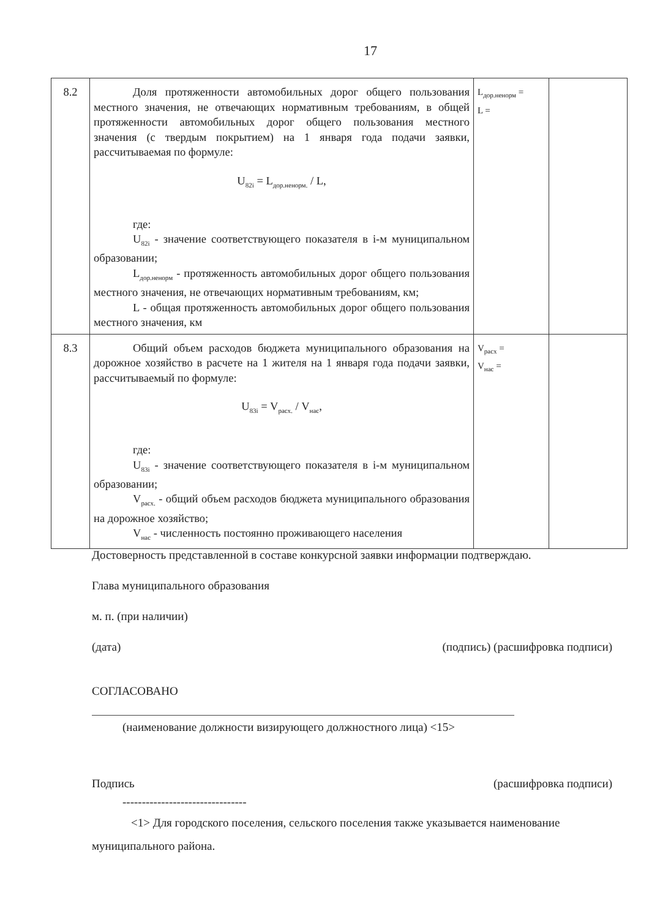17
| 8.2 | Доля протяженности автомобильных дорог общего пользования местного значения, не отвечающих нормативным требованиям, в общей протяженности автомобильных дорог общего пользования местного значения (с твердым покрытием) на 1 января года подачи заявки, рассчитываемая по формуле: U<sub>82i</sub> = L<sub>дор.ненорм.</sub> / L, где: U<sub>82i</sub> - значение соответствующего показателя в i-м муниципальном образовании; L<sub>дор.ненорм</sub> - протяженность автомобильных дорог общего пользования местного значения, не отвечающих нормативным требованиям, км; L - общая протяженность автомобильных дорог общего пользования местного значения, км | L<sub>дор.ненорм</sub> = L = | |
| 8.3 | Общий объем расходов бюджета муниципального образования на дорожное хозяйство в расчете на 1 жителя на 1 января года подачи заявки, рассчитываемый по формуле: U<sub>83i</sub> = V<sub>расх.</sub> / V<sub>нас</sub>, где: U<sub>83i</sub> - значение соответствующего показателя в i-м муниципальном образовании; V<sub>расх.</sub> - общий объем расходов бюджета муниципального образования на дорожное хозяйство; V<sub>нас</sub> - численность постоянно проживающего населения | V<sub>расх</sub> = V<sub>нас</sub> = | |
Достоверность представленной в составе конкурсной заявки информации подтверждаю.
Глава муниципального образования
м. п. (при наличии)
(дата) (подпись) (расшифровка подписи)
СОГЛАСОВАНО
(наименование должности визирующего должностного лица) <15>
Подпись (расшифровка подписи)
--------------------------------
<1> Для городского поселения, сельского поселения также указывается наименование муниципального района.